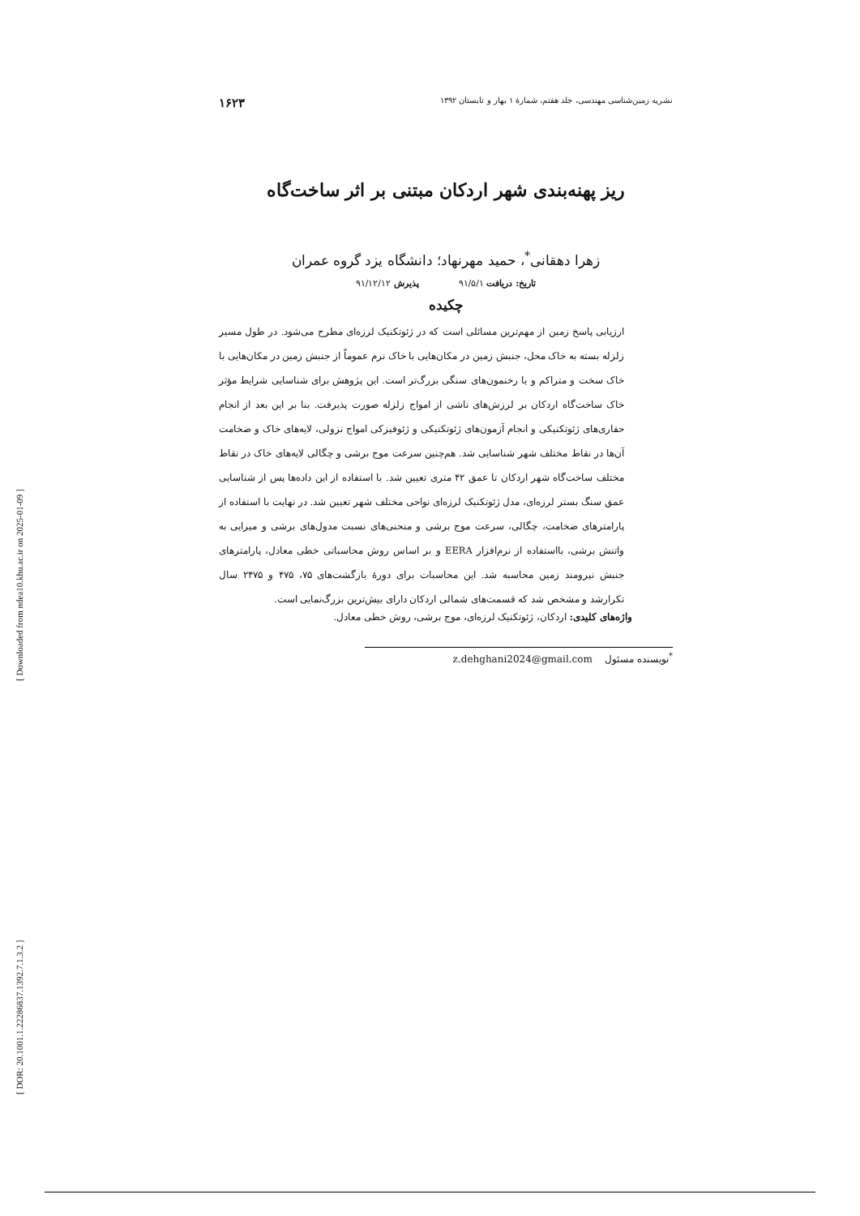[ Downloaded from ndea10.khu.ac.ir on 2025-01-09 ]
[ DOR: 20.1001.1.22286837.1392.7.1.3.2 ]
نشریه زمین‌شناسی مهندسی، جلد هفتم، شمارۀ ۱ بهار و تابستان ۱۳۹۲ ۱۶۲۳
ریز پهنه‌بندی شهر اردکان مبتنی بر اثر ساخت‌گاه
زهرا دهقانی<sup>*</sup>، حمید مهرنهاد؛ دانشگاه یزد گروه عمران
تاریخ: دریافت ۹۱/۵/۱ پذیرش ۹۱/۱۲/۱۲
چکیده
ارزیابی پاسخ زمین از مهم‌ترین مسائلی است که در ژئوتکنیک لرزه‌ای مطرح می‌شود. در طول مسیر زلزله بسته به خاک محل، جنبش زمین در مکان‌هایی با خاک نرم عموماً از جنبش زمین در مکان‌هایی با خاک سخت و متراکم و یا رخنمون‌های سنگی بزرگ‌تر است. این پژوهش برای شناسایی شرایط مؤثر خاک ساخت‌گاه اردکان بر لرزش‌های ناشی از امواج زلزله صورت پذیرفت. بنا بر این بعد از انجام حفاری‌های ژئوتکنیکی و انجام آزمون‌های ژئوتکنیکی و ژئوفیزکی امواج نزولی، لایه‌های خاک و ضخامت آن‌ها در نقاط مختلف شهر شناسایی شد. هم‌چنین سرعت موج برشی و چگالی لایه‌های خاک در نقاط مختلف ساخت‌گاه شهر اردکان تا عمق ۴۲ متری تعیین شد. با استفاده از این داده‌ها پس از شناسایی عمق سنگ بستر لرزه‌ای، مدل ژئوتکنیک لرزه‌ای نواحی مختلف شهر تعیین شد. در نهایت با استفاده از پارامترهای ضخامت، چگالی، سرعت موج برشی و منحنی‌های نسبت مدول‌های برشی و میرایی به واتنش برشی، بااستفاده از نرم‌افزار EERA و بر اساس روش محاسباتی خطی معادل، پارامترهای جنبش نیرومند زمین محاسبه شد. این محاسبات برای دورۀ بازگشت‌های ۷۵، ۴۷۵ و ۲۴۷۵ سال تکرارشد و مشخص شد که قسمت‌های شمالی اردکان دارای بیش‌ترین بزرگ‌نمایی است.
واژه‌های کلیدی: اردکان، ژئوتکنیک لرزه‌ای، موج برشی، روش خطی معادل.
<sup>*</sup> نویسنده مسئول z.dehghani2024@gmail.com